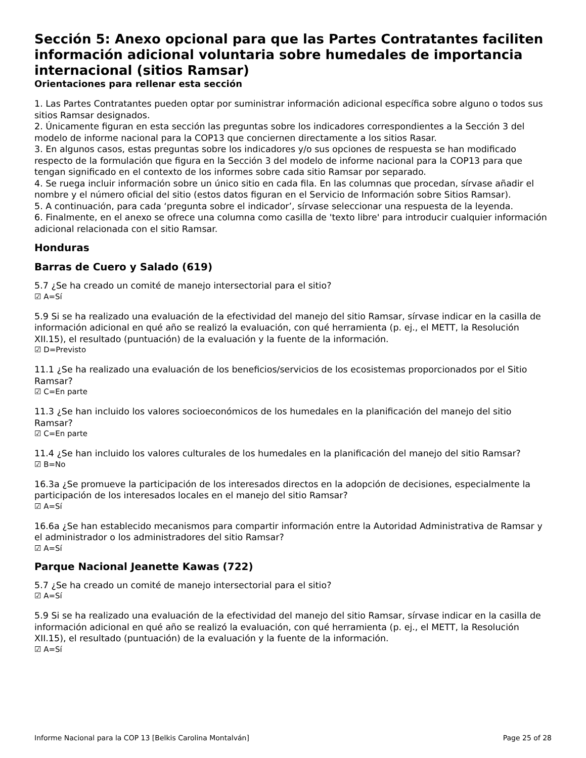Sección 5: Anexo opcional para que las Partes Contratantes faciliten información adicional voluntaria sobre humedales de importancia internacional (sitios Ramsar)
Orientaciones para rellenar esta sección
1. Las Partes Contratantes pueden optar por suministrar información adicional específica sobre alguno o todos sus sitios Ramsar designados.
2. Únicamente figuran en esta sección las preguntas sobre los indicadores correspondientes a la Sección 3 del modelo de informe nacional para la COP13 que conciernen directamente a los sitios Rasar.
3. En algunos casos, estas preguntas sobre los indicadores y/o sus opciones de respuesta se han modificado respecto de la formulación que figura en la Sección 3 del modelo de informe nacional para la COP13 para que tengan significado en el contexto de los informes sobre cada sitio Ramsar por separado.
4. Se ruega incluir información sobre un único sitio en cada fila. En las columnas que procedan, sírvase añadir el nombre y el número oficial del sitio (estos datos figuran en el Servicio de Información sobre Sitios Ramsar).
5. A continuación, para cada ‘pregunta sobre el indicador’, sírvase seleccionar una respuesta de la leyenda.
6. Finalmente, en el anexo se ofrece una columna como casilla de 'texto libre' para introducir cualquier información adicional relacionada con el sitio Ramsar.
Honduras
Barras de Cuero y Salado (619)
5.7 ¿Se ha creado un comité de manejo intersectorial para el sitio?
☑ A=Sí
5.9 Si se ha realizado una evaluación de la efectividad del manejo del sitio Ramsar, sírvase indicar en la casilla de información adicional en qué año se realizó la evaluación, con qué herramienta (p. ej., el METT, la Resolución XII.15), el resultado (puntuación) de la evaluación y la fuente de la información.
☑ D=Previsto
11.1 ¿Se ha realizado una evaluación de los beneficios/servicios de los ecosistemas proporcionados por el Sitio Ramsar?
☑ C=En parte
11.3 ¿Se han incluido los valores socioeconómicos de los humedales en la planificación del manejo del sitio Ramsar?
☑ C=En parte
11.4 ¿Se han incluido los valores culturales de los humedales en la planificación del manejo del sitio Ramsar?
☑ B=No
16.3a ¿Se promueve la participación de los interesados directos en la adopción de decisiones, especialmente la participación de los interesados locales en el manejo del sitio Ramsar?
☑ A=Sí
16.6a ¿Se han establecido mecanismos para compartir información entre la Autoridad Administrativa de Ramsar y el administrador o los administradores del sitio Ramsar?
☑ A=Sí
Parque Nacional Jeanette Kawas (722)
5.7 ¿Se ha creado un comité de manejo intersectorial para el sitio?
☑ A=Sí
5.9 Si se ha realizado una evaluación de la efectividad del manejo del sitio Ramsar, sírvase indicar en la casilla de información adicional en qué año se realizó la evaluación, con qué herramienta (p. ej., el METT, la Resolución XII.15), el resultado (puntuación) de la evaluación y la fuente de la información.
☑ A=Sí
Informe Nacional para la COP 13 [Belkis Carolina Montalván] Page 25 of 28